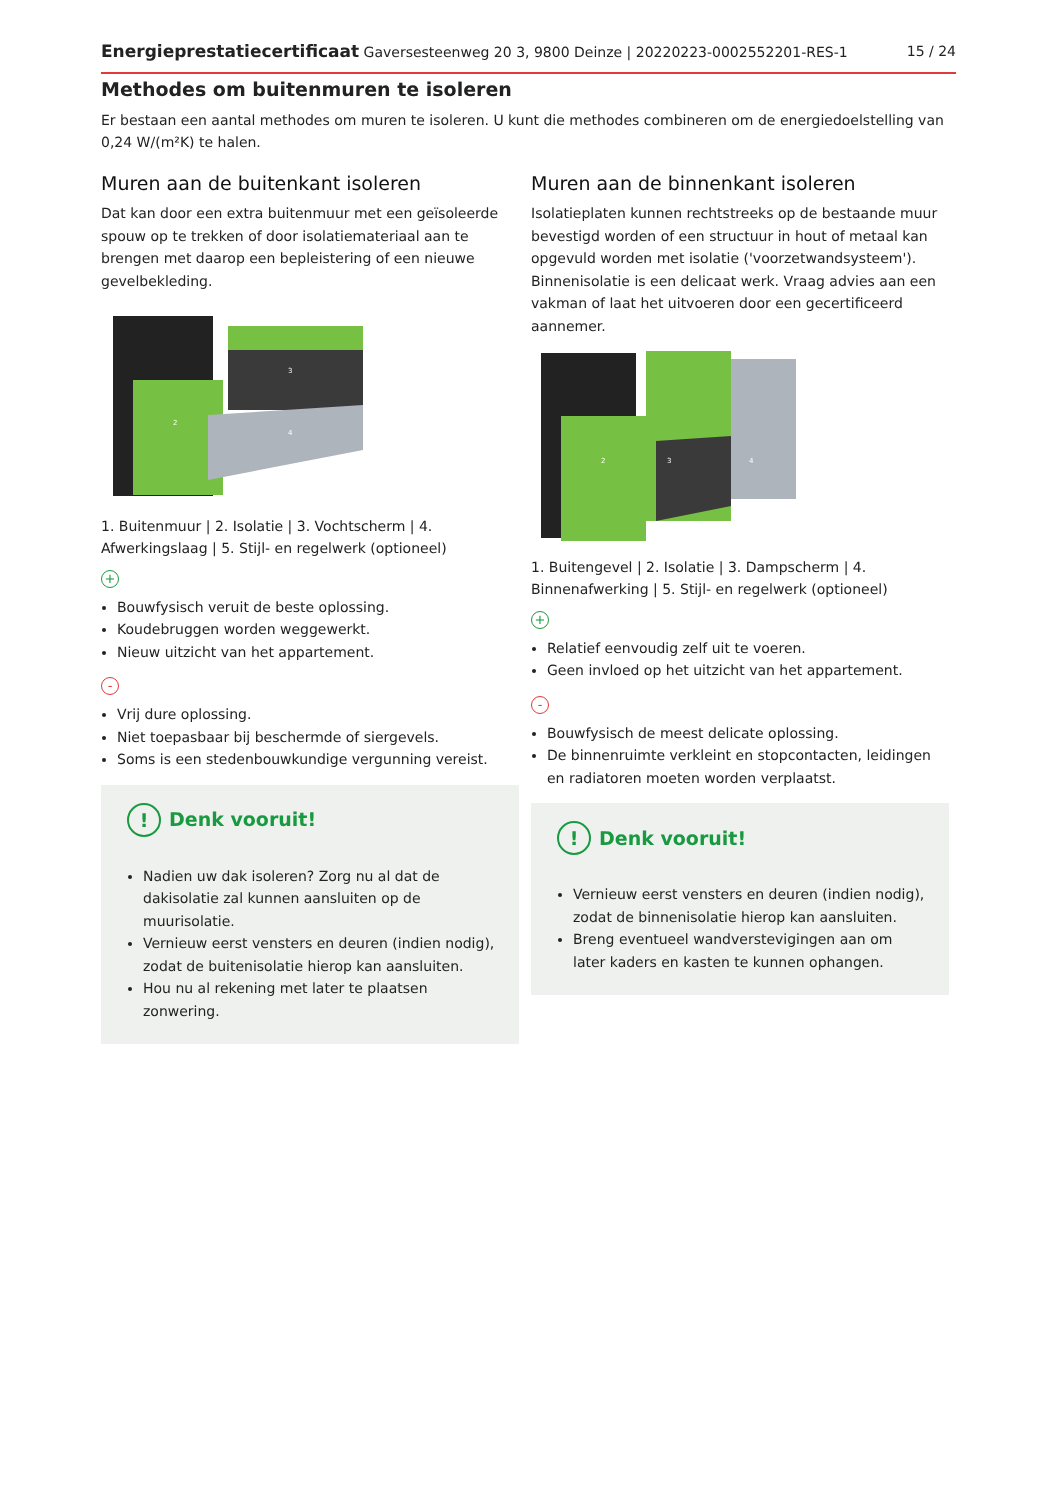Energieprestatiecertificaat Gaversesteenweg 20 3, 9800 Deinze | 20220223-0002552201-RES-1 15 / 24
Methodes om buitenmuren te isoleren
Er bestaan een aantal methodes om muren te isoleren. U kunt die methodes combineren om de energiedoelstelling van 0,24 W/(m²K) te halen.
Muren aan de buitenkant isoleren
Dat kan door een extra buitenmuur met een geïsoleerde spouw op te trekken of door isolatiemateriaal aan te brengen met daarop een bepleistering of een nieuwe gevelbekleding.
2
3
4
1. Buitenmuur | 2. Isolatie | 3. Vochtscherm | 4. Afwerkingslaag | 5. Stijl- en regelwerk (optioneel)
+
Bouwfysisch veruit de beste oplossing.
Koudebruggen worden weggewerkt.
Nieuw uitzicht van het appartement.
-
Vrij dure oplossing.
Niet toepasbaar bij beschermde of siergevels.
Soms is een stedenbouwkundige vergunning vereist.
! Denk vooruit!
Nadien uw dak isoleren? Zorg nu al dat de dakisolatie zal kunnen aansluiten op de muurisolatie.
Vernieuw eerst vensters en deuren (indien nodig), zodat de buitenisolatie hierop kan aansluiten.
Hou nu al rekening met later te plaatsen zonwering.
Muren aan de binnenkant isoleren
Isolatieplaten kunnen rechtstreeks op de bestaande muur bevestigd worden of een structuur in hout of metaal kan opgevuld worden met isolatie ('voorzetwandsysteem'). Binnenisolatie is een delicaat werk. Vraag advies aan een vakman of laat het uitvoeren door een gecertificeerd aannemer.
2
3
4
1. Buitengevel | 2. Isolatie | 3. Dampscherm | 4. Binnenafwerking | 5. Stijl- en regelwerk (optioneel)
+
Relatief eenvoudig zelf uit te voeren.
Geen invloed op het uitzicht van het appartement.
-
Bouwfysisch de meest delicate oplossing.
De binnenruimte verkleint en stopcontacten, leidingen en radiatoren moeten worden verplaatst.
! Denk vooruit!
Vernieuw eerst vensters en deuren (indien nodig), zodat de binnenisolatie hierop kan aansluiten.
Breng eventueel wandverstevigingen aan om later kaders en kasten te kunnen ophangen.